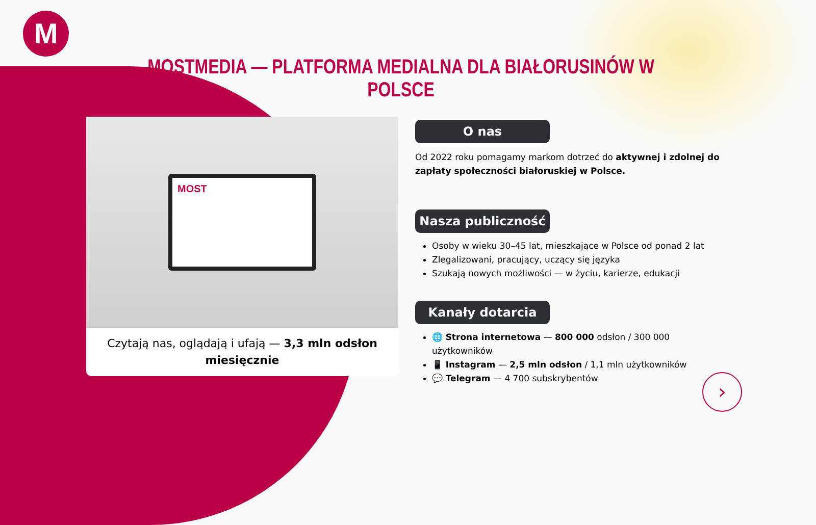M
MOSTMEDIA — PLATFORMA MEDIALNA DLA BIAŁORUSINÓW W POLSCE
MOST
Czytają nas, oglądają i ufają — 3,3 mln odsłon miesięcznie
O nas
Od 2022 roku pomagamy markom dotrzeć do aktywnej i zdolnej do zapłaty społeczności białoruskiej w Polsce.
Nasza publiczność
Osoby w wieku 30–45 lat, mieszkające w Polsce od ponad 2 lat
Zlegalizowani, pracujący, uczący się języka
Szukają nowych możliwości — w życiu, karierze, edukacji
Kanały dotarcia
🌐 Strona internetowa — 800 000 odsłon / 300 000 użytkowników
📱 Instagram — 2,5 mln odsłon / 1,1 mln użytkowników
💬 Telegram — 4 700 subskrybentów
›